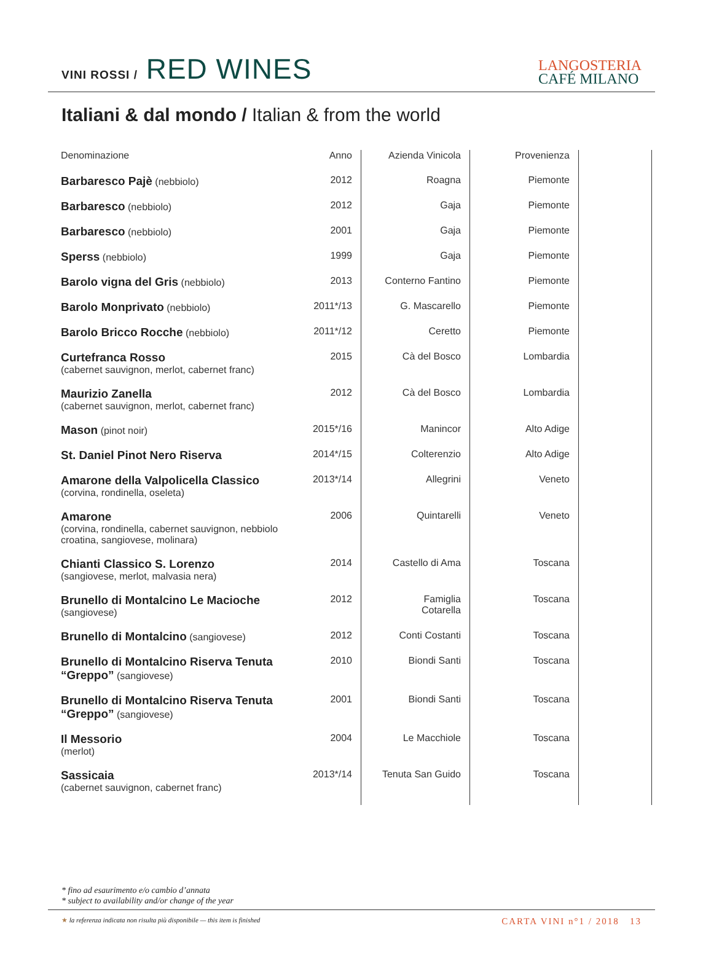VINI ROSSI / RED WINES
LANGOSTERIA
CAFÉ MILANO
Italiani & dal mondo / Italian & from the world
| Denominazione | Anno | Azienda Vinicola | Provenienza | |
| --- | --- | --- | --- | --- |
| Barbaresco Pajè (nebbiolo) | 2012 | Roagna | Piemonte | |
| Barbaresco (nebbiolo) | 2012 | Gaja | Piemonte | |
| Barbaresco (nebbiolo) | 2001 | Gaja | Piemonte | |
| Sperss (nebbiolo) | 1999 | Gaja | Piemonte | |
| Barolo vigna del Gris (nebbiolo) | 2013 | Conterno Fantino | Piemonte | |
| Barolo Monprivato (nebbiolo) | 2011*/13 | G. Mascarello | Piemonte | |
| Barolo Bricco Rocche (nebbiolo) | 2011*/12 | Ceretto | Piemonte | |
| Curtefranca Rosso (cabernet sauvignon, merlot, cabernet franc) | 2015 | Cà del Bosco | Lombardia | |
| Maurizio Zanella (cabernet sauvignon, merlot, cabernet franc) | 2012 | Cà del Bosco | Lombardia | |
| Mason (pinot noir) | 2015*/16 | Manincor | Alto Adige | |
| St. Daniel Pinot Nero Riserva | 2014*/15 | Colterenzio | Alto Adige | |
| Amarone della Valpolicella Classico (corvina, rondinella, oseleta) | 2013*/14 | Allegrini | Veneto | |
| Amarone (corvina, rondinella, cabernet sauvignon, nebbiolo croatina, sangiovese, molinara) | 2006 | Quintarelli | Veneto | |
| Chianti Classico S. Lorenzo (sangiovese, merlot, malvasia nera) | 2014 | Castello di Ama | Toscana | |
| Brunello di Montalcino Le Macioche (sangiovese) | 2012 | Famiglia Cotarella | Toscana | |
| Brunello di Montalcino (sangiovese) | 2012 | Conti Costanti | Toscana | |
| Brunello di Montalcino Riserva Tenuta “Greppo” (sangiovese) | 2010 | Biondi Santi | Toscana | |
| Brunello di Montalcino Riserva Tenuta “Greppo” (sangiovese) | 2001 | Biondi Santi | Toscana | |
| Il Messorio (merlot) | 2004 | Le Macchiole | Toscana | |
| Sassicaia (cabernet sauvignon, cabernet franc) | 2013*/14 | Tenuta San Guido | Toscana | |
* fino ad esaurimento e/o cambio d’annata
* subject to availability and/or change of the year
★ la referenza indicata non risulta più disponibile — this item is finished
CARTA VINI n°1 / 2018 13